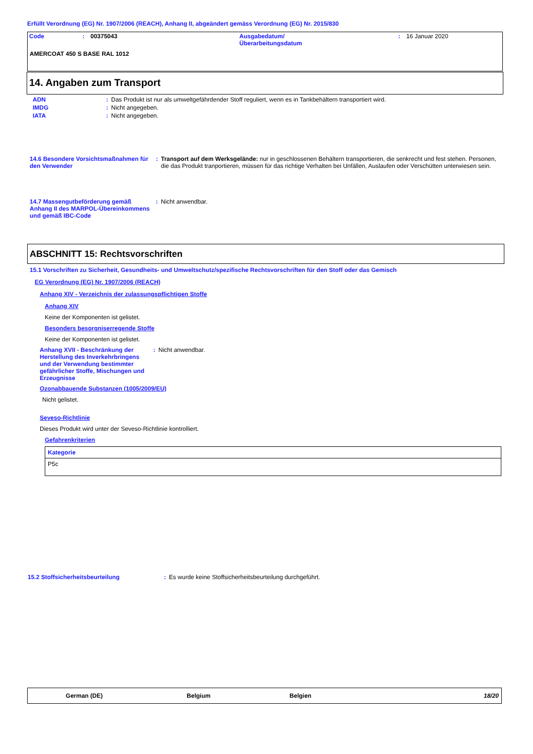Erfüllt Verordnung (EG) Nr. 1907/2006 (REACH), Anhang II, abgeändert gemäss Verordnung (EG) Nr. 2015/830
| Code | : | 00375043 | Ausgabedatum/ Überarbeitungsdatum | : | 16 Januar 2020 |
AMERCOAT 450 S BASE RAL 1012
14. Angaben zum Transport
| ADN | : | Das Produkt ist nur als umweltgefährdender Stoff reguliert, wenn es in Tankbehältern transportiert wird. |
| IMDG | : | Nicht angegeben. |
| IATA | : | Nicht angegeben. |
| 14.6 Besondere Vorsichtsmaßnahmen für den Verwender | : | Transport auf dem Werksgelände: nur in geschlossenen Behältern transportieren, die senkrecht und fest stehen. Personen, die das Produkt tranportieren, müssen für das richtige Verhalten bei Unfällen, Auslaufen oder Verschütten unterwiesen sein. |
| 14.7 Massengutbeförderung gemäß Anhang II des MARPOL-Übereinkommens und gemäß IBC-Code | : | Nicht anwendbar. |
ABSCHNITT 15: Rechtsvorschriften
15.1 Vorschriften zu Sicherheit, Gesundheits- und Umweltschutz/spezifische Rechtsvorschriften für den Stoff oder das Gemisch
EG Verordnung (EG) Nr. 1907/2006 (REACH)
Anhang XIV - Verzeichnis der zulassungspflichtigen Stoffe
Anhang XIV
Keine der Komponenten ist gelistet.
Besonders besorgniserregende Stoffe
Keine der Komponenten ist gelistet.
| Anhang XVII - Beschränkung der Herstellung des Inverkehrbringens und der Verwendung bestimmter gefährlicher Stoffe, Mischungen und Erzeugnisse | : | Nicht anwendbar. |
Ozonabbauende Substanzen (1005/2009/EU)
Nicht gelistet.
Seveso-Richtlinie
Dieses Produkt wird unter der Seveso-Richtlinie kontrolliert.
Gefahrenkriterien
| Kategorie |
| --- |
| P5c |
| 15.2 Stoffsicherheitsbeurteilung | : | Es wurde keine Stoffsicherheitsbeurteilung durchgeführt. |
German (DE) Belgium Belgien 18/20